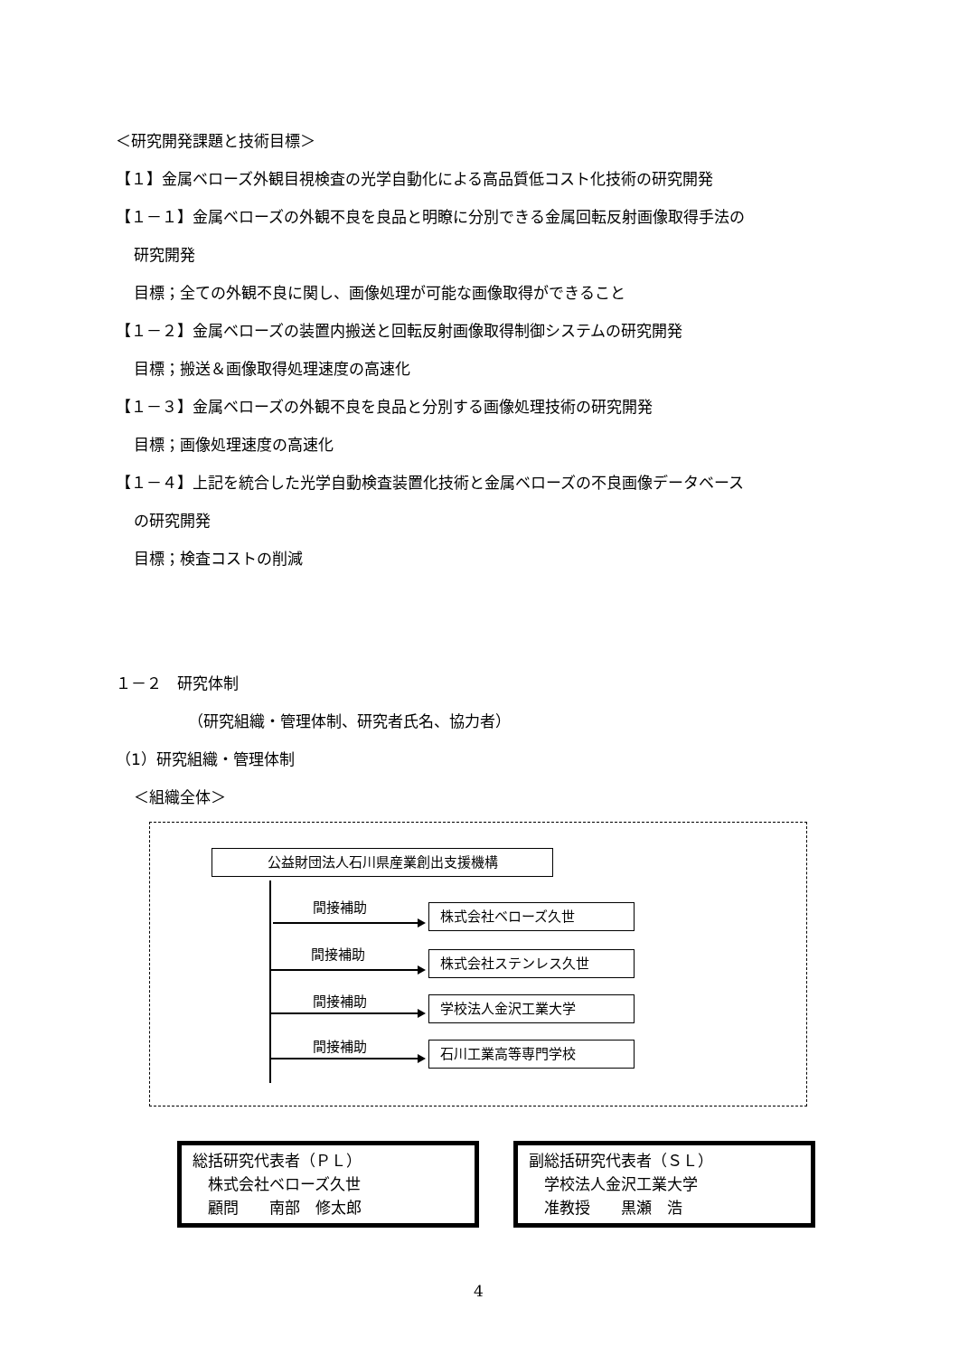＜研究開発課題と技術目標＞
【１】金属ベローズ外観目視検査の光学自動化による高品質低コスト化技術の研究開発
【１－１】金属ベローズの外観不良を良品と明瞭に分別できる金属回転反射画像取得手法の
研究開発
目標；全ての外観不良に関し、画像処理が可能な画像取得ができること
【１－２】金属ベローズの装置内搬送と回転反射画像取得制御システムの研究開発
目標；搬送＆画像取得処理速度の高速化
【１－３】金属ベローズの外観不良を良品と分別する画像処理技術の研究開発
目標；画像処理速度の高速化
【１－４】上記を統合した光学自動検査装置化技術と金属ベローズの不良画像データベース
の研究開発
目標；検査コストの削減
１－２　研究体制
（研究組織・管理体制、研究者氏名、協力者）
（1）研究組織・管理体制
＜組織全体＞
公益財団法人石川県産業創出支援機構
間接補助 株式会社ベローズ久世
間接補助 株式会社ステンレス久世
間接補助 学校法人金沢工業大学
間接補助 石川工業高等専門学校
総括研究代表者（ＰＬ）
　株式会社ベローズ久世
　顧問　　南部　修太郎
副総括研究代表者（ＳＬ）
　学校法人金沢工業大学
　准教授　　黒瀬　浩
4